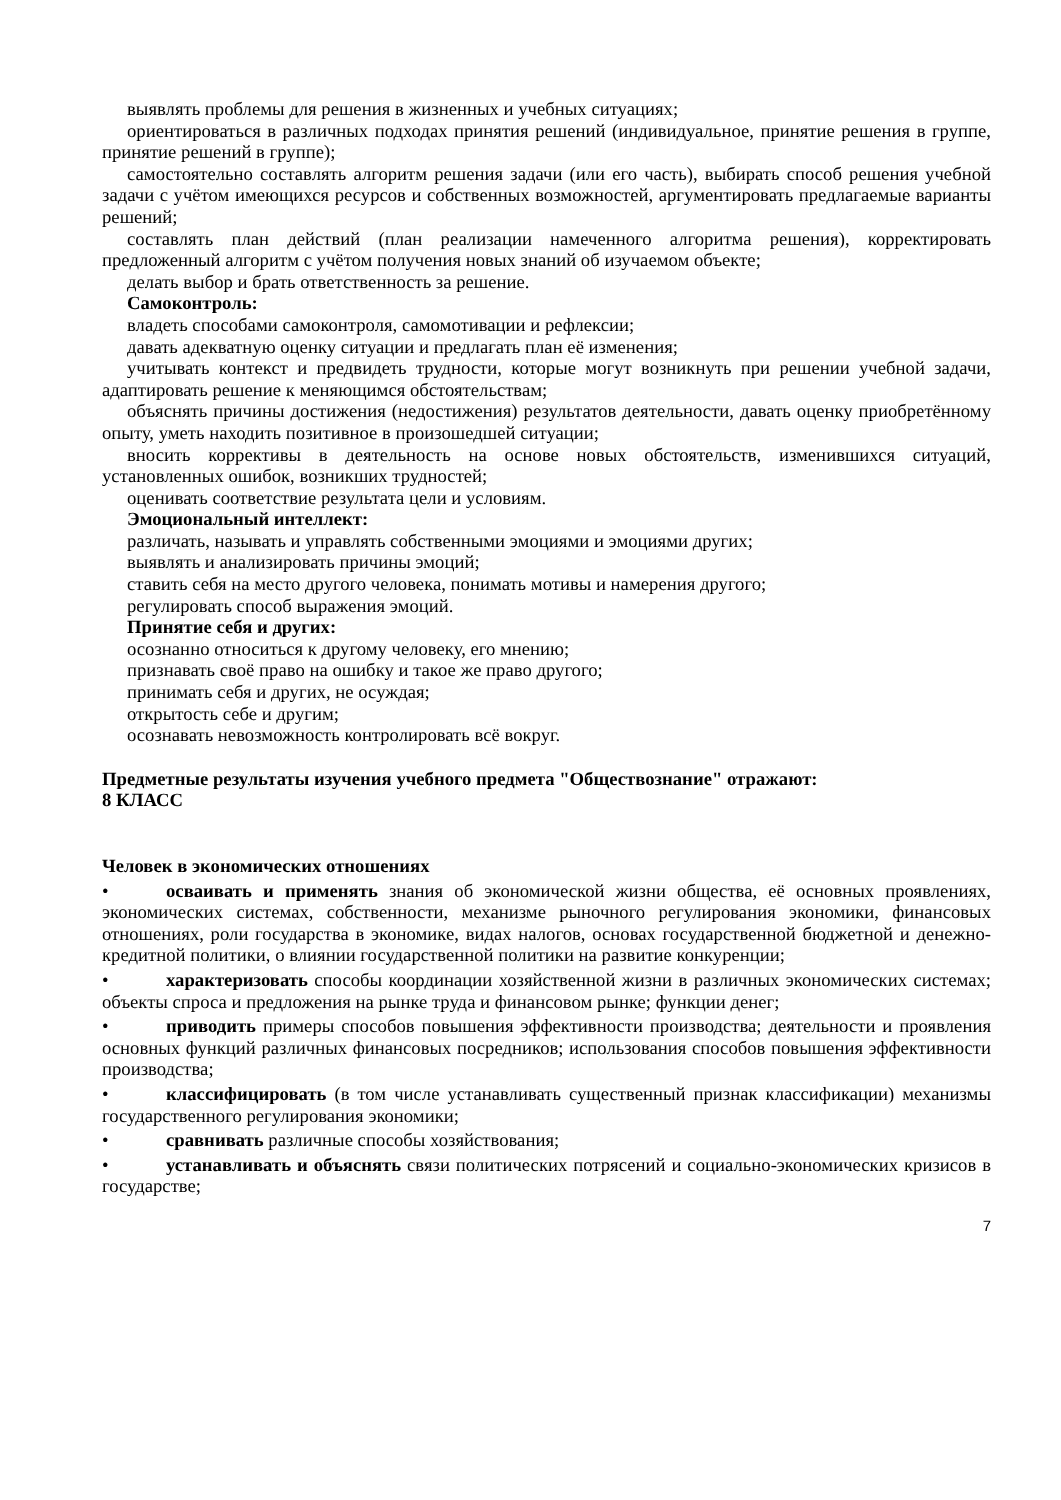выявлять проблемы для решения в жизненных и учебных ситуациях;
ориентироваться в различных подходах принятия решений (индивидуальное, принятие решения в группе, принятие решений в группе);
самостоятельно составлять алгоритм решения задачи (или его часть), выбирать способ решения учебной задачи с учётом имеющихся ресурсов и собственных возможностей, аргументировать предлагаемые варианты решений;
составлять план действий (план реализации намеченного алгоритма решения), корректировать предложенный алгоритм с учётом получения новых знаний об изучаемом объекте;
делать выбор и брать ответственность за решение.
Самоконтроль:
владеть способами самоконтроля, самомотивации и рефлексии;
давать адекватную оценку ситуации и предлагать план её изменения;
учитывать контекст и предвидеть трудности, которые могут возникнуть при решении учебной задачи, адаптировать решение к меняющимся обстоятельствам;
объяснять причины достижения (недостижения) результатов деятельности, давать оценку приобретённому опыту, уметь находить позитивное в произошедшей ситуации;
вносить коррективы в деятельность на основе новых обстоятельств, изменившихся ситуаций, установленных ошибок, возникших трудностей;
оценивать соответствие результата цели и условиям.
Эмоциональный интеллект:
различать, называть и управлять собственными эмоциями и эмоциями других;
выявлять и анализировать причины эмоций;
ставить себя на место другого человека, понимать мотивы и намерения другого;
регулировать способ выражения эмоций.
Принятие себя и других:
осознанно относиться к другому человеку, его мнению;
признавать своё право на ошибку и такое же право другого;
принимать себя и других, не осуждая;
открытость себе и другим;
осознавать невозможность контролировать всё вокруг.
Предметные результаты изучения учебного предмета "Обществознание" отражают:
8 КЛАСС
Человек в экономических отношениях
• осваивать и применять знания об экономической жизни общества, её основных проявлениях, экономических системах, собственности, механизме рыночного регулирования экономики, финансовых отношениях, роли государства в экономике, видах налогов, основах государственной бюджетной и денежно-кредитной политики, о влиянии государственной политики на развитие конкуренции;
• характеризовать способы координации хозяйственной жизни в различных экономических системах; объекты спроса и предложения на рынке труда и финансовом рынке; функции денег;
• приводить примеры способов повышения эффективности производства; деятельности и проявления основных функций различных финансовых посредников; использования способов повышения эффективности производства;
• классифицировать (в том числе устанавливать существенный признак классификации) механизмы государственного регулирования экономики;
• сравнивать различные способы хозяйствования;
• устанавливать и объяснять связи политических потрясений и социально-экономических кризисов в государстве;
7